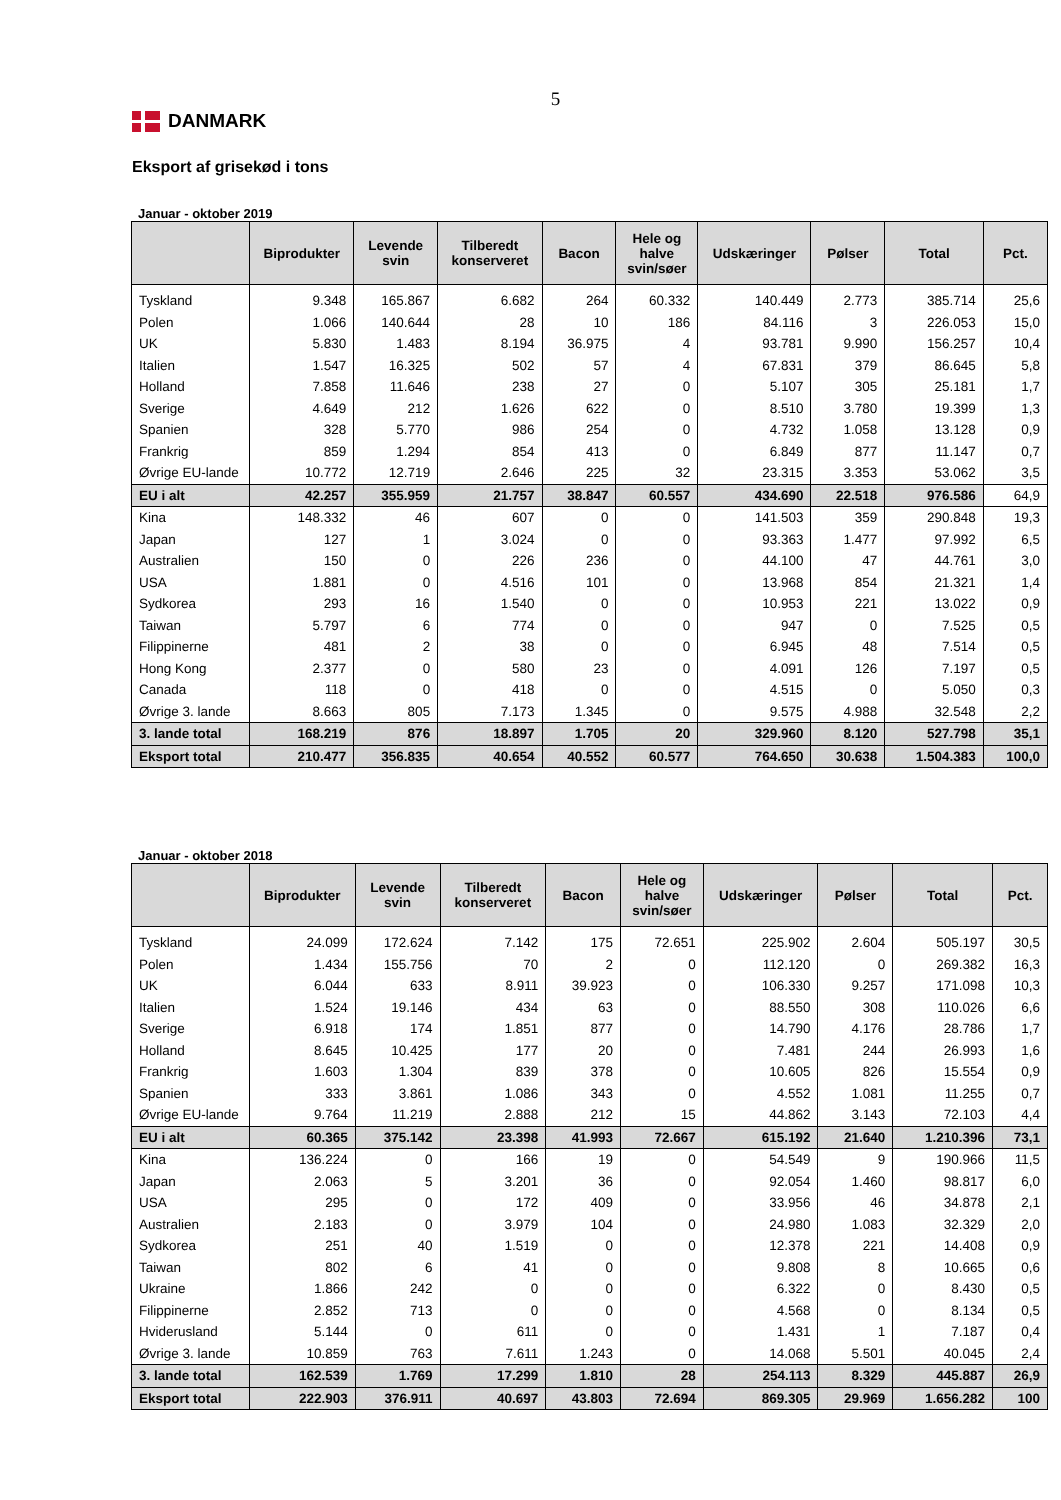5
DANMARK
Eksport af grisekød i tons
Januar - oktober 2019
| | Biprodukter | Levende svin | Tilberedt konserveret | Bacon | Hele og halve svin/søer | Udskæringer | Pølser | Total | Pct. |
| --- | --- | --- | --- | --- | --- | --- | --- | --- | --- |
| Tyskland | 9.348 | 165.867 | 6.682 | 264 | 60.332 | 140.449 | 2.773 | 385.714 | 25,6 |
| Polen | 1.066 | 140.644 | 28 | 10 | 186 | 84.116 | 3 | 226.053 | 15,0 |
| UK | 5.830 | 1.483 | 8.194 | 36.975 | 4 | 93.781 | 9.990 | 156.257 | 10,4 |
| Italien | 1.547 | 16.325 | 502 | 57 | 4 | 67.831 | 379 | 86.645 | 5,8 |
| Holland | 7.858 | 11.646 | 238 | 27 | 0 | 5.107 | 305 | 25.181 | 1,7 |
| Sverige | 4.649 | 212 | 1.626 | 622 | 0 | 8.510 | 3.780 | 19.399 | 1,3 |
| Spanien | 328 | 5.770 | 986 | 254 | 0 | 4.732 | 1.058 | 13.128 | 0,9 |
| Frankrig | 859 | 1.294 | 854 | 413 | 0 | 6.849 | 877 | 11.147 | 0,7 |
| Øvrige EU-lande | 10.772 | 12.719 | 2.646 | 225 | 32 | 23.315 | 3.353 | 53.062 | 3,5 |
| EU i alt | 42.257 | 355.959 | 21.757 | 38.847 | 60.557 | 434.690 | 22.518 | 976.586 | 64,9 |
| Kina | 148.332 | 46 | 607 | 0 | 0 | 141.503 | 359 | 290.848 | 19,3 |
| Japan | 127 | 1 | 3.024 | 0 | 0 | 93.363 | 1.477 | 97.992 | 6,5 |
| Australien | 150 | 0 | 226 | 236 | 0 | 44.100 | 47 | 44.761 | 3,0 |
| USA | 1.881 | 0 | 4.516 | 101 | 0 | 13.968 | 854 | 21.321 | 1,4 |
| Sydkorea | 293 | 16 | 1.540 | 0 | 0 | 10.953 | 221 | 13.022 | 0,9 |
| Taiwan | 5.797 | 6 | 774 | 0 | 0 | 947 | 0 | 7.525 | 0,5 |
| Filippinerne | 481 | 2 | 38 | 0 | 0 | 6.945 | 48 | 7.514 | 0,5 |
| Hong Kong | 2.377 | 0 | 580 | 23 | 0 | 4.091 | 126 | 7.197 | 0,5 |
| Canada | 118 | 0 | 418 | 0 | 0 | 4.515 | 0 | 5.050 | 0,3 |
| Øvrige 3. lande | 8.663 | 805 | 7.173 | 1.345 | 0 | 9.575 | 4.988 | 32.548 | 2,2 |
| 3. lande total | 168.219 | 876 | 18.897 | 1.705 | 20 | 329.960 | 8.120 | 527.798 | 35,1 |
| Eksport total | 210.477 | 356.835 | 40.654 | 40.552 | 60.577 | 764.650 | 30.638 | 1.504.383 | 100,0 |
Januar - oktober 2018
| | Biprodukter | Levende svin | Tilberedt konserveret | Bacon | Hele og halve svin/søer | Udskæringer | Pølser | Total | Pct. |
| --- | --- | --- | --- | --- | --- | --- | --- | --- | --- |
| Tyskland | 24.099 | 172.624 | 7.142 | 175 | 72.651 | 225.902 | 2.604 | 505.197 | 30,5 |
| Polen | 1.434 | 155.756 | 70 | 2 | 0 | 112.120 | 0 | 269.382 | 16,3 |
| UK | 6.044 | 633 | 8.911 | 39.923 | 0 | 106.330 | 9.257 | 171.098 | 10,3 |
| Italien | 1.524 | 19.146 | 434 | 63 | 0 | 88.550 | 308 | 110.026 | 6,6 |
| Sverige | 6.918 | 174 | 1.851 | 877 | 0 | 14.790 | 4.176 | 28.786 | 1,7 |
| Holland | 8.645 | 10.425 | 177 | 20 | 0 | 7.481 | 244 | 26.993 | 1,6 |
| Frankrig | 1.603 | 1.304 | 839 | 378 | 0 | 10.605 | 826 | 15.554 | 0,9 |
| Spanien | 333 | 3.861 | 1.086 | 343 | 0 | 4.552 | 1.081 | 11.255 | 0,7 |
| Øvrige EU-lande | 9.764 | 11.219 | 2.888 | 212 | 15 | 44.862 | 3.143 | 72.103 | 4,4 |
| EU i alt | 60.365 | 375.142 | 23.398 | 41.993 | 72.667 | 615.192 | 21.640 | 1.210.396 | 73,1 |
| Kina | 136.224 | 0 | 166 | 19 | 0 | 54.549 | 9 | 190.966 | 11,5 |
| Japan | 2.063 | 5 | 3.201 | 36 | 0 | 92.054 | 1.460 | 98.817 | 6,0 |
| USA | 295 | 0 | 172 | 409 | 0 | 33.956 | 46 | 34.878 | 2,1 |
| Australien | 2.183 | 0 | 3.979 | 104 | 0 | 24.980 | 1.083 | 32.329 | 2,0 |
| Sydkorea | 251 | 40 | 1.519 | 0 | 0 | 12.378 | 221 | 14.408 | 0,9 |
| Taiwan | 802 | 6 | 41 | 0 | 0 | 9.808 | 8 | 10.665 | 0,6 |
| Ukraine | 1.866 | 242 | 0 | 0 | 0 | 6.322 | 0 | 8.430 | 0,5 |
| Filippinerne | 2.852 | 713 | 0 | 0 | 0 | 4.568 | 0 | 8.134 | 0,5 |
| Hviderusland | 5.144 | 0 | 611 | 0 | 0 | 1.431 | 1 | 7.187 | 0,4 |
| Øvrige 3. lande | 10.859 | 763 | 7.611 | 1.243 | 0 | 14.068 | 5.501 | 40.045 | 2,4 |
| 3. lande total | 162.539 | 1.769 | 17.299 | 1.810 | 28 | 254.113 | 8.329 | 445.887 | 26,9 |
| Eksport total | 222.903 | 376.911 | 40.697 | 43.803 | 72.694 | 869.305 | 29.969 | 1.656.282 | 100 |